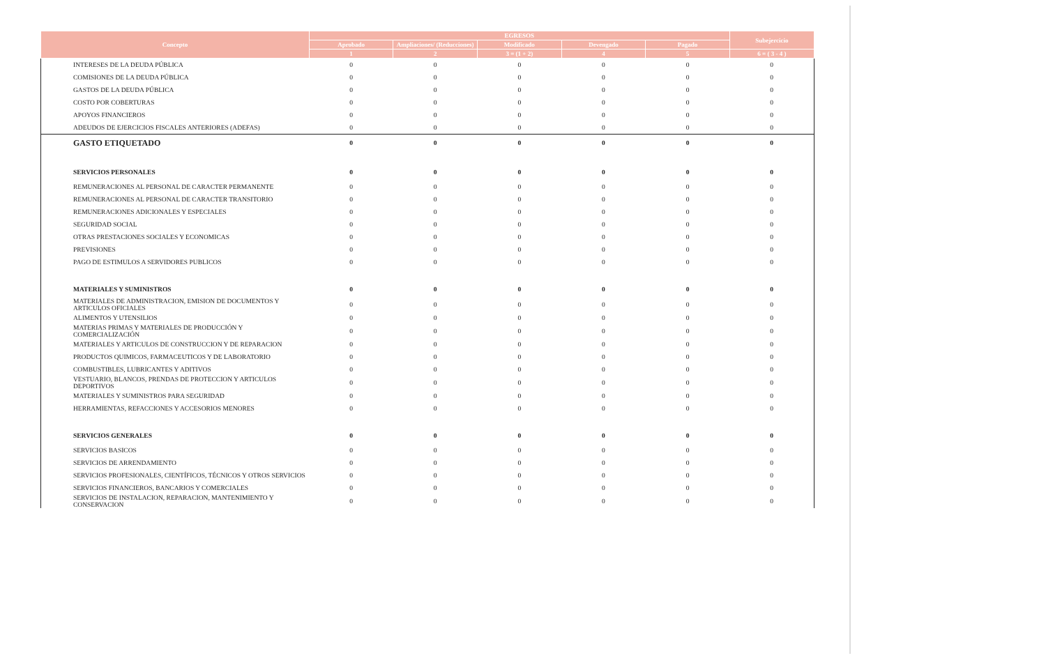| Concepto | EGRESOS | | | | | Subejercicio |
| --- | --- | --- | --- | --- | --- | --- |
| | Aprobado | Ampliaciones/ (Reducciones) | Modificado | Devengado | Pagado | |
| | 1 | 2 | 3 = (1 + 2) | 4 | 5 | 6 = ( 3 - 4 ) |
| INTERESES DE LA DEUDA PÚBLICA | 0 | 0 | 0 | 0 | 0 | 0 |
| COMISIONES DE LA DEUDA PÚBLICA | 0 | 0 | 0 | 0 | 0 | 0 |
| GASTOS DE LA DEUDA PÚBLICA | 0 | 0 | 0 | 0 | 0 | 0 |
| COSTO POR COBERTURAS | 0 | 0 | 0 | 0 | 0 | 0 |
| APOYOS FINANCIEROS | 0 | 0 | 0 | 0 | 0 | 0 |
| ADEUDOS DE EJERCICIOS FISCALES ANTERIORES (ADEFAS) | 0 | 0 | 0 | 0 | 0 | 0 |
| GASTO ETIQUETADO | 0 | 0 | 0 | 0 | 0 | 0 |
| SERVICIOS PERSONALES | 0 | 0 | 0 | 0 | 0 | 0 |
| REMUNERACIONES AL PERSONAL DE CARACTER PERMANENTE | 0 | 0 | 0 | 0 | 0 | 0 |
| REMUNERACIONES AL PERSONAL DE CARACTER TRANSITORIO | 0 | 0 | 0 | 0 | 0 | 0 |
| REMUNERACIONES ADICIONALES Y ESPECIALES | 0 | 0 | 0 | 0 | 0 | 0 |
| SEGURIDAD SOCIAL | 0 | 0 | 0 | 0 | 0 | 0 |
| OTRAS PRESTACIONES SOCIALES Y ECONOMICAS | 0 | 0 | 0 | 0 | 0 | 0 |
| PREVISIONES | 0 | 0 | 0 | 0 | 0 | 0 |
| PAGO DE ESTIMULOS A SERVIDORES PUBLICOS | 0 | 0 | 0 | 0 | 0 | 0 |
| MATERIALES Y SUMINISTROS | 0 | 0 | 0 | 0 | 0 | 0 |
| MATERIALES DE ADMINISTRACION, EMISION DE DOCUMENTOS Y ARTICULOS OFICIALES | 0 | 0 | 0 | 0 | 0 | 0 |
| ALIMENTOS Y UTENSILIOS | 0 | 0 | 0 | 0 | 0 | 0 |
| MATERIAS PRIMAS Y MATERIALES DE PRODUCCIÓN Y COMERCIALIZACIÓN | 0 | 0 | 0 | 0 | 0 | 0 |
| MATERIALES Y ARTICULOS DE CONSTRUCCION Y DE REPARACION | 0 | 0 | 0 | 0 | 0 | 0 |
| PRODUCTOS QUIMICOS, FARMACEUTICOS Y DE LABORATORIO | 0 | 0 | 0 | 0 | 0 | 0 |
| COMBUSTIBLES, LUBRICANTES Y ADITIVOS | 0 | 0 | 0 | 0 | 0 | 0 |
| VESTUARIO, BLANCOS, PRENDAS DE PROTECCION Y ARTICULOS DEPORTIVOS | 0 | 0 | 0 | 0 | 0 | 0 |
| MATERIALES Y SUMINISTROS PARA SEGURIDAD | 0 | 0 | 0 | 0 | 0 | 0 |
| HERRAMIENTAS, REFACCIONES Y ACCESORIOS MENORES | 0 | 0 | 0 | 0 | 0 | 0 |
| SERVICIOS GENERALES | 0 | 0 | 0 | 0 | 0 | 0 |
| SERVICIOS BASICOS | 0 | 0 | 0 | 0 | 0 | 0 |
| SERVICIOS DE ARRENDAMIENTO | 0 | 0 | 0 | 0 | 0 | 0 |
| SERVICIOS PROFESIONALES, CIENTÍFICOS, TÉCNICOS Y OTROS SERVICIOS | 0 | 0 | 0 | 0 | 0 | 0 |
| SERVICIOS FINANCIEROS, BANCARIOS Y COMERCIALES | 0 | 0 | 0 | 0 | 0 | 0 |
| SERVICIOS DE INSTALACION, REPARACION, MANTENIMIENTO Y CONSERVACION | 0 | 0 | 0 | 0 | 0 | 0 |